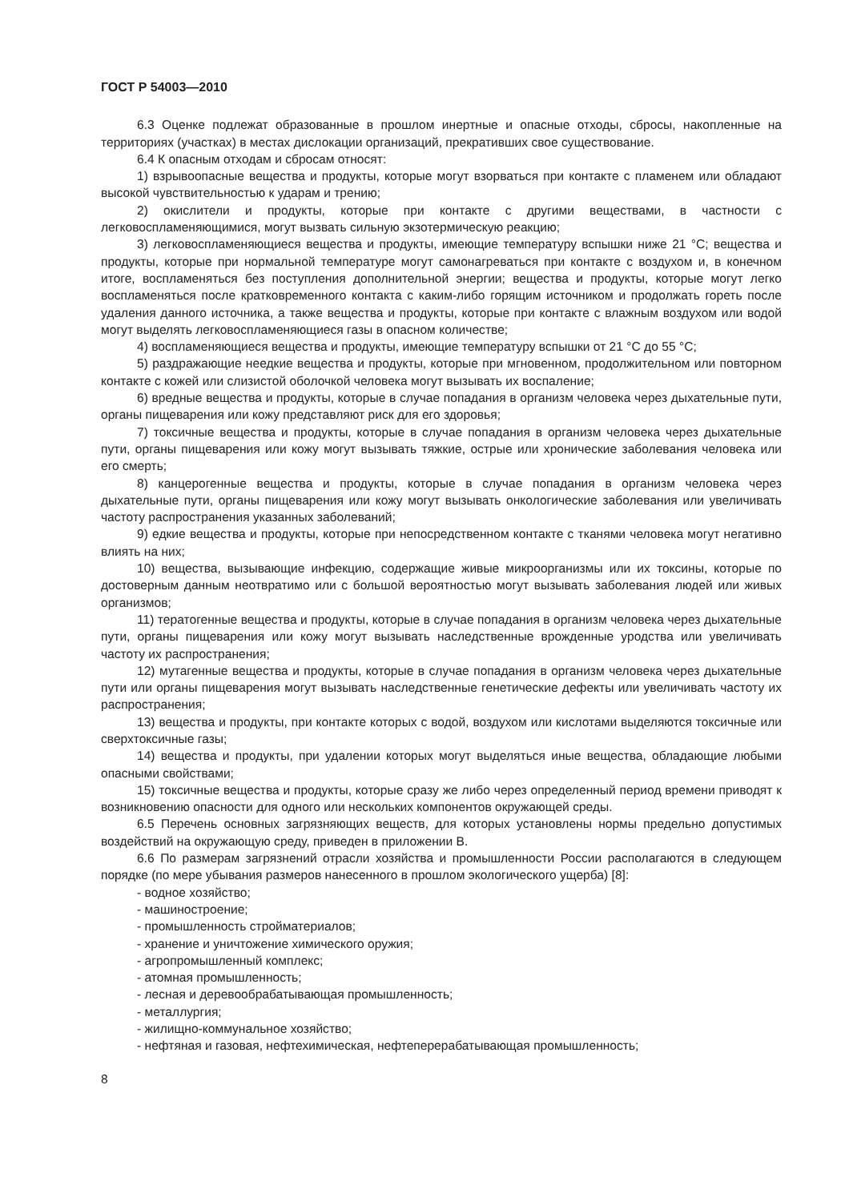ГОСТ Р 54003—2010
6.3 Оценке подлежат образованные в прошлом инертные и опасные отходы, сбросы, накопленные на территориях (участках) в местах дислокации организаций, прекративших свое существование.
6.4 К опасным отходам и сбросам относят:
1) взрывоопасные вещества и продукты, которые могут взорваться при контакте с пламенем или обладают высокой чувствительностью к ударам и трению;
2) окислители и продукты, которые при контакте с другими веществами, в частности с легковоспламеняющимися, могут вызвать сильную экзотермическую реакцию;
3) легковоспламеняющиеся вещества и продукты, имеющие температуру вспышки ниже 21 °С; вещества и продукты, которые при нормальной температуре могут самонагреваться при контакте с воздухом и, в конечном итоге, воспламеняться без поступления дополнительной энергии; вещества и продукты, которые могут легко воспламеняться после кратковременного контакта с каким-либо горящим источником и продолжать гореть после удаления данного источника, а также вещества и продукты, которые при контакте с влажным воздухом или водой могут выделять легковоспламеняющиеся газы в опасном количестве;
4) воспламеняющиеся вещества и продукты, имеющие температуру вспышки от 21 °С до 55 °С;
5) раздражающие неедкие вещества и продукты, которые при мгновенном, продолжительном или повторном контакте с кожей или слизистой оболочкой человека могут вызывать их воспаление;
6) вредные вещества и продукты, которые в случае попадания в организм человека через дыхательные пути, органы пищеварения или кожу представляют риск для его здоровья;
7) токсичные вещества и продукты, которые в случае попадания в организм человека через дыхательные пути, органы пищеварения или кожу могут вызывать тяжкие, острые или хронические заболевания человека или его смерть;
8) канцерогенные вещества и продукты, которые в случае попадания в организм человека через дыхательные пути, органы пищеварения или кожу могут вызывать онкологические заболевания или увеличивать частоту распространения указанных заболеваний;
9) едкие вещества и продукты, которые при непосредственном контакте с тканями человека могут негативно влиять на них;
10) вещества, вызывающие инфекцию, содержащие живые микроорганизмы или их токсины, которые по достоверным данным неотвратимо или с большой вероятностью могут вызывать заболевания людей или живых организмов;
11) тератогенные вещества и продукты, которые в случае попадания в организм человека через дыхательные пути, органы пищеварения или кожу могут вызывать наследственные врожденные уродства или увеличивать частоту их распространения;
12) мутагенные вещества и продукты, которые в случае попадания в организм человека через дыхательные пути или органы пищеварения могут вызывать наследственные генетические дефекты или увеличивать частоту их распространения;
13) вещества и продукты, при контакте которых с водой, воздухом или кислотами выделяются токсичные или сверхтоксичные газы;
14) вещества и продукты, при удалении которых могут выделяться иные вещества, обладающие любыми опасными свойствами;
15) токсичные вещества и продукты, которые сразу же либо через определенный период времени приводят к возникновению опасности для одного или нескольких компонентов окружающей среды.
6.5 Перечень основных загрязняющих веществ, для которых установлены нормы предельно допустимых воздействий на окружающую среду, приведен в приложении В.
6.6 По размерам загрязнений отрасли хозяйства и промышленности России располагаются в следующем порядке (по мере убывания размеров нанесенного в прошлом экологического ущерба) [8]:
- водное хозяйство;
- машиностроение;
- промышленность стройматериалов;
- хранение и уничтожение химического оружия;
- агропромышленный комплекс;
- атомная промышленность;
- лесная и деревообрабатывающая промышленность;
- металлургия;
- жилищно-коммунальное хозяйство;
- нефтяная и газовая, нефтехимическая, нефтеперерабатывающая промышленность;
8